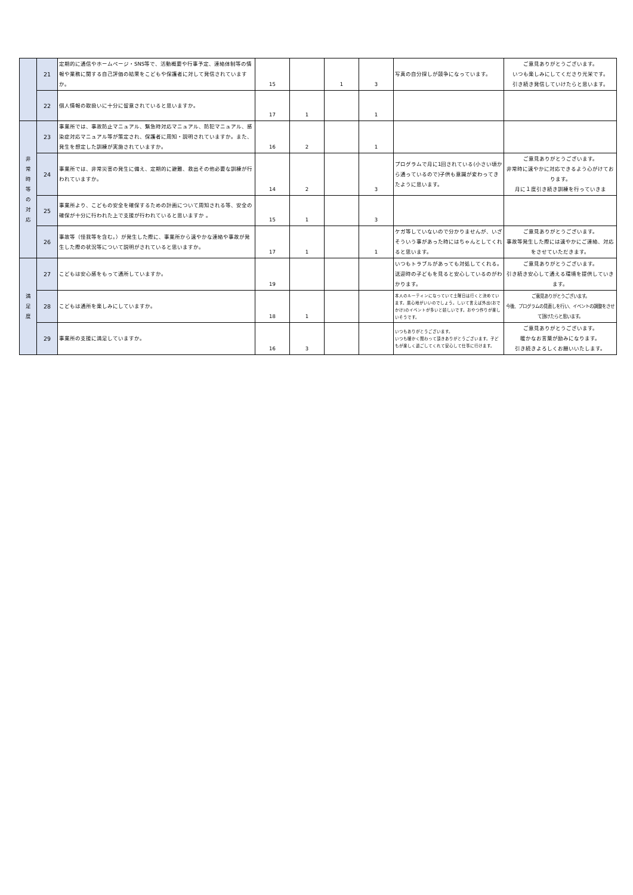| | 21 | 定期的に通信やホームページ・SNS等で、活動概要や行事予定、連絡体制等の情報や業務に関する自己評価の結果をこどもや保護者に対して発信されていますか。 | 15 | | 1 | 3 | 写真の自分探しが競争になっています。 | ご意見ありがとうございます。 いつも楽しみにしてくださり光栄です。 引き続き発信していけたらと思います。 |
| | 22 | 個人情報の取扱いに十分に留意されていると思いますか。 | 17 | 1 | | 1 | | |
| 非 常 時 等 の 対 応 | 23 | 事業所では、事故防止マニュアル、緊急時対応マニュアル、防犯マニュアル、感染症対応マニュアル等が策定され、保護者に周知・説明されていますか。また、発生を想定した訓練が実施されていますか。 | 16 | 2 | | 1 | | |
| | 24 | 事業所では、非常災害の発生に備え、定期的に避難、救出その他必要な訓練が行われていますか。 | 14 | 2 | | 3 | プログラムで月に1回されている(小さい頃から通っているので)子供も意識が変わってきたように思います。 | ご意見ありがとうございます。 非常時に速やかに対応できるよう心がけております。 月に１度引き続き訓練を行っていきま |
| | 25 | 事業所より、こどもの安全を確保するための計画について周知される等、安全の確保が十分に行われた上で支援が行われていると思いますか 。 | 15 | 1 | | 3 | | |
| | 26 | 事故等（怪我等を含む。）が発生した際に、事業所から速やかな連絡や事故が発生した際の状況等について説明がされていると思いますか。 | 17 | 1 | | 1 | ケガ等していないので分かりませんが、いざそういう事があった時にはちゃんとしてくれると思います。 | ご意見ありがとうございます。 事故等発生した際には速やかにご連絡、対応をさせていただきます。 |
| 満 足 度 | 27 | こどもは安心感をもって通所していますか。 | 19 | | | | いつもトラブルがあっても対処してくれる。送迎時の子どもを見ると安心しているのがわかります。 | ご意見ありがとうございます。 引き続き安心して通える環境を提供していきます。 |
| | 28 | こどもは通所を楽しみにしていますか。 | 18 | 1 | | | 本人のルーティンになっていて土曜日は行くと決めています。居心地がいいのでしょう。しいて言えば外出(おでかけ)のイベントが多いと嬉しいです。おやつ作りが楽しいそうです。 | ご意見ありがとうございます。 今後、プログラムの見直しを行い、イベントの調整をさせて頂けたらと思います。 |
| | 29 | 事業所の支援に満足していますか。 | 16 | 3 | | | いつもありがとうございます。 いつも暖かく関わって頂きありがとうございます。子どもが楽しく過ごしてくれて安心して仕事に行けます。 | ご意見ありがとうございます。 暖かなお言葉が励みになります。 引き続きよろしくお願いいたします。 |